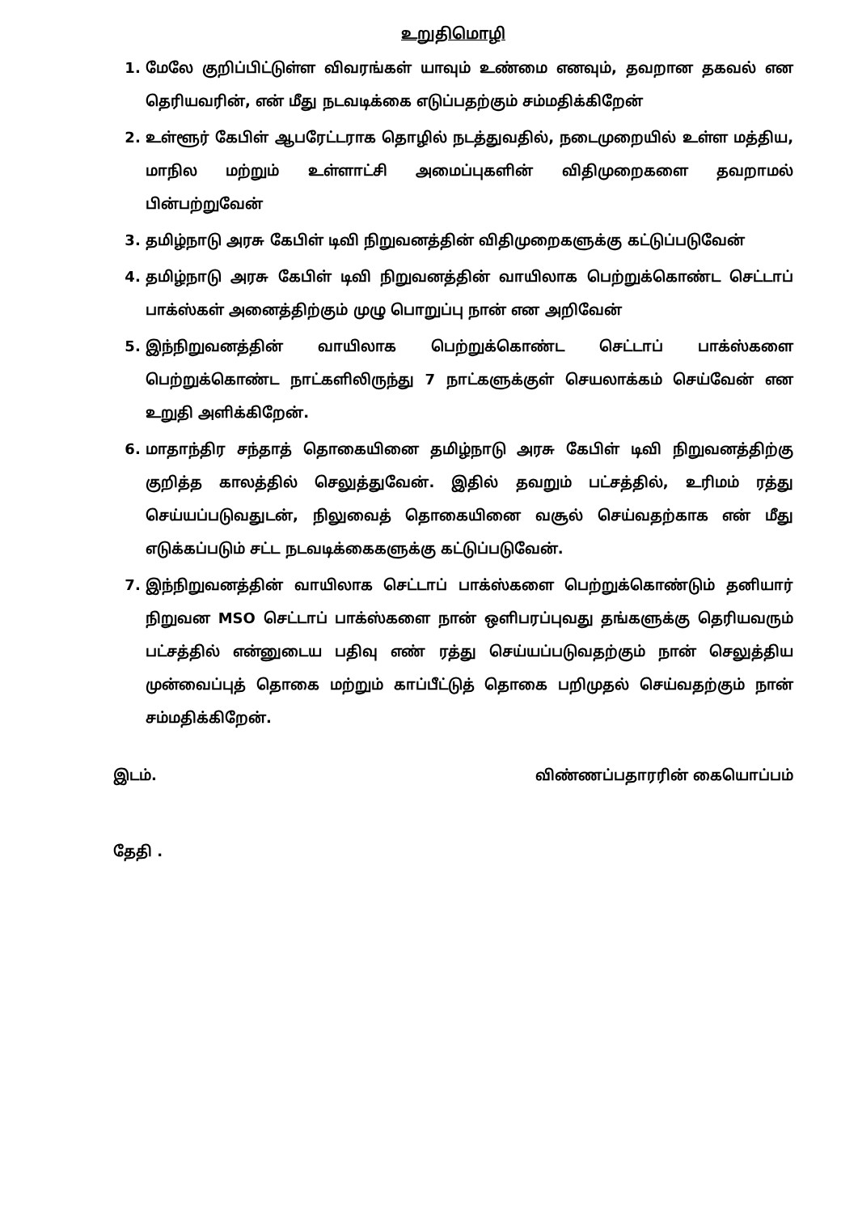உறுதிமொழி
1. மேலே குறிப்பிட்டுள்ள விவரங்கள் யாவும் உண்மை எனவும், தவறான தகவல் என தெரியவரின், என் மீது நடவடிக்கை எடுப்பதற்கும் சம்மதிக்கிறேன்
2. உள்ளூர் கேபிள் ஆபரேட்டராக தொழில் நடத்துவதில், நடைமுறையில் உள்ள மத்திய, மாநில மற்றும் உள்ளாட்சி அமைப்புகளின் விதிமுறைகளை தவறாமல் பின்பற்றுவேன்
3. தமிழ்நாடு அரசு கேபிள் டிவி நிறுவனத்தின் விதிமுறைகளுக்கு கட்டுப்படுவேன்
4. தமிழ்நாடு அரசு கேபிள் டிவி நிறுவனத்தின் வாயிலாக பெற்றுக்கொண்ட செட்டாப் பாக்ஸ்கள் அனைத்திற்கும் முழு பொறுப்பு நான் என அறிவேன்
5. இந்நிறுவனத்தின் வாயிலாக பெற்றுக்கொண்ட செட்டாப் பாக்ஸ்களை பெற்றுக்கொண்ட நாட்களிலிருந்து 7 நாட்களுக்குள் செயலாக்கம் செய்வேன் என உறுதி அளிக்கிறேன்.
6. மாதாந்திர சந்தாத் தொகையினை தமிழ்நாடு அரசு கேபிள் டிவி நிறுவனத்திற்கு குறித்த காலத்தில் செலுத்துவேன். இதில் தவறும் பட்சத்தில், உரிமம் ரத்து செய்யப்படுவதுடன், நிலுவைத் தொகையினை வசூல் செய்வதற்காக என் மீது எடுக்கப்படும் சட்ட நடவடிக்கைகளுக்கு கட்டுப்படுவேன்.
7. இந்நிறுவனத்தின் வாயிலாக செட்டாப் பாக்ஸ்களை பெற்றுக்கொண்டும் தனியார் நிறுவன MSO செட்டாப் பாக்ஸ்களை நான் ஒளிபரப்புவது தங்களுக்கு தெரியவரும் பட்சத்தில் என்னுடைய பதிவு எண் ரத்து செய்யப்படுவதற்கும் நான் செலுத்திய முன்வைப்புத் தொகை மற்றும் காப்பீட்டுத் தொகை பறிமுதல் செய்வதற்கும் நான் சம்மதிக்கிறேன்.
இடம். விண்ணப்பதாரரின் கையொப்பம்
தேதி .